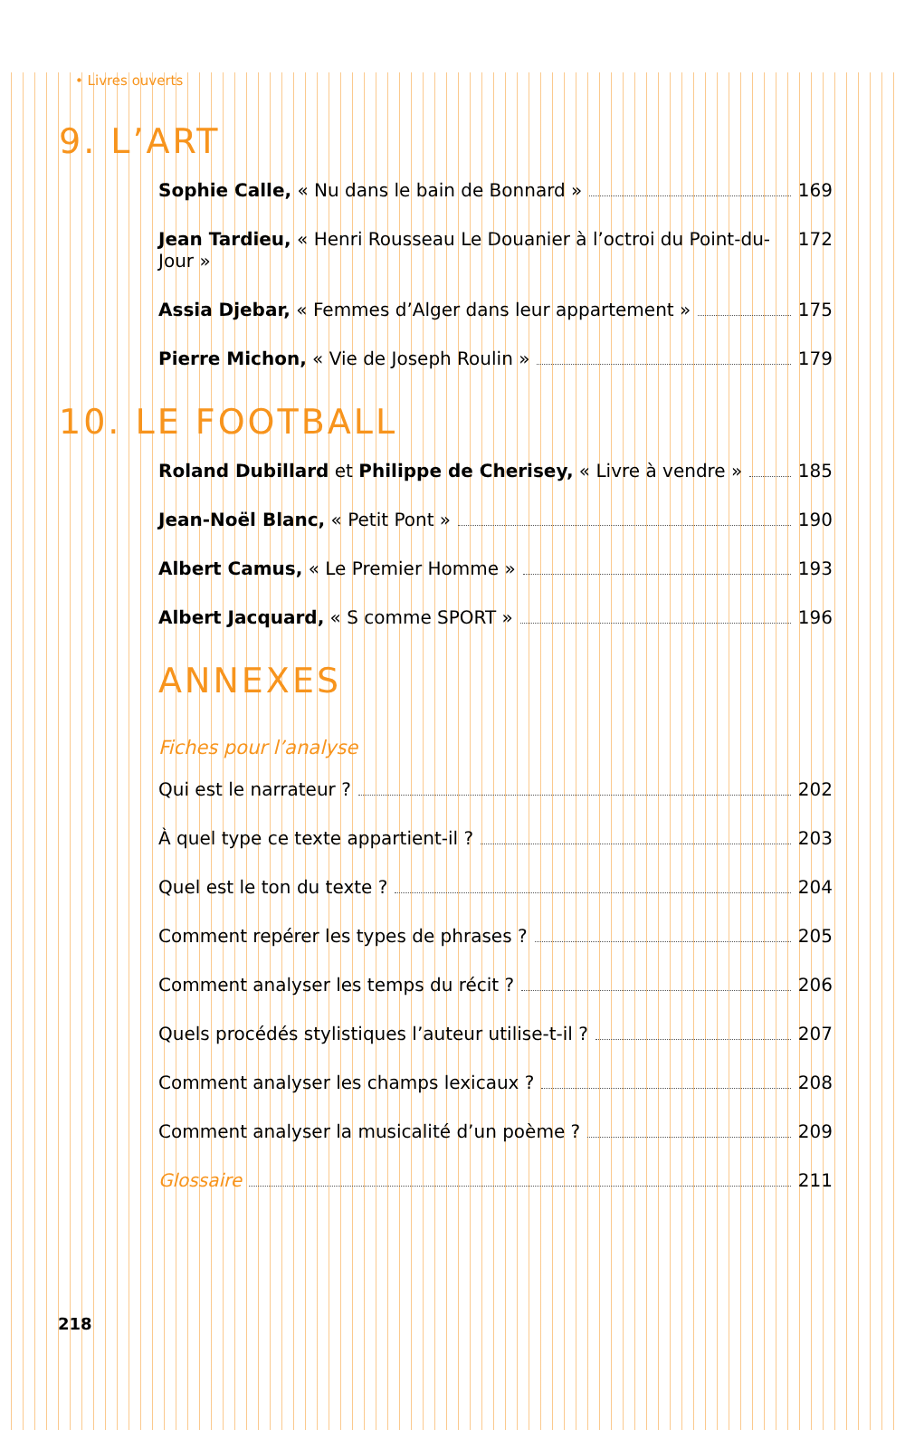• Livres ouverts
9. L’ART
Sophie Calle, « Nu dans le bain de Bonnard » 169
Jean Tardieu, « Henri Rousseau Le Douanier à l’octroi du Point-du-Jour » 172
Assia Djebar, « Femmes d’Alger dans leur appartement » 175
Pierre Michon, « Vie de Joseph Roulin » 179
10. LE FOOTBALL
Roland Dubillard et Philippe de Cherisey, « Livre à vendre » 185
Jean-Noël Blanc, « Petit Pont » 190
Albert Camus, « Le Premier Homme » 193
Albert Jacquard, « S comme SPORT » 196
ANNEXES
Fiches pour l’analyse
Qui est le narrateur ? 202
À quel type ce texte appartient-il ? 203
Quel est le ton du texte ? 204
Comment repérer les types de phrases ? 205
Comment analyser les temps du récit ? 206
Quels procédés stylistiques l’auteur utilise-t-il ? 207
Comment analyser les champs lexicaux ? 208
Comment analyser la musicalité d’un poème ? 209
Glossaire 211
218